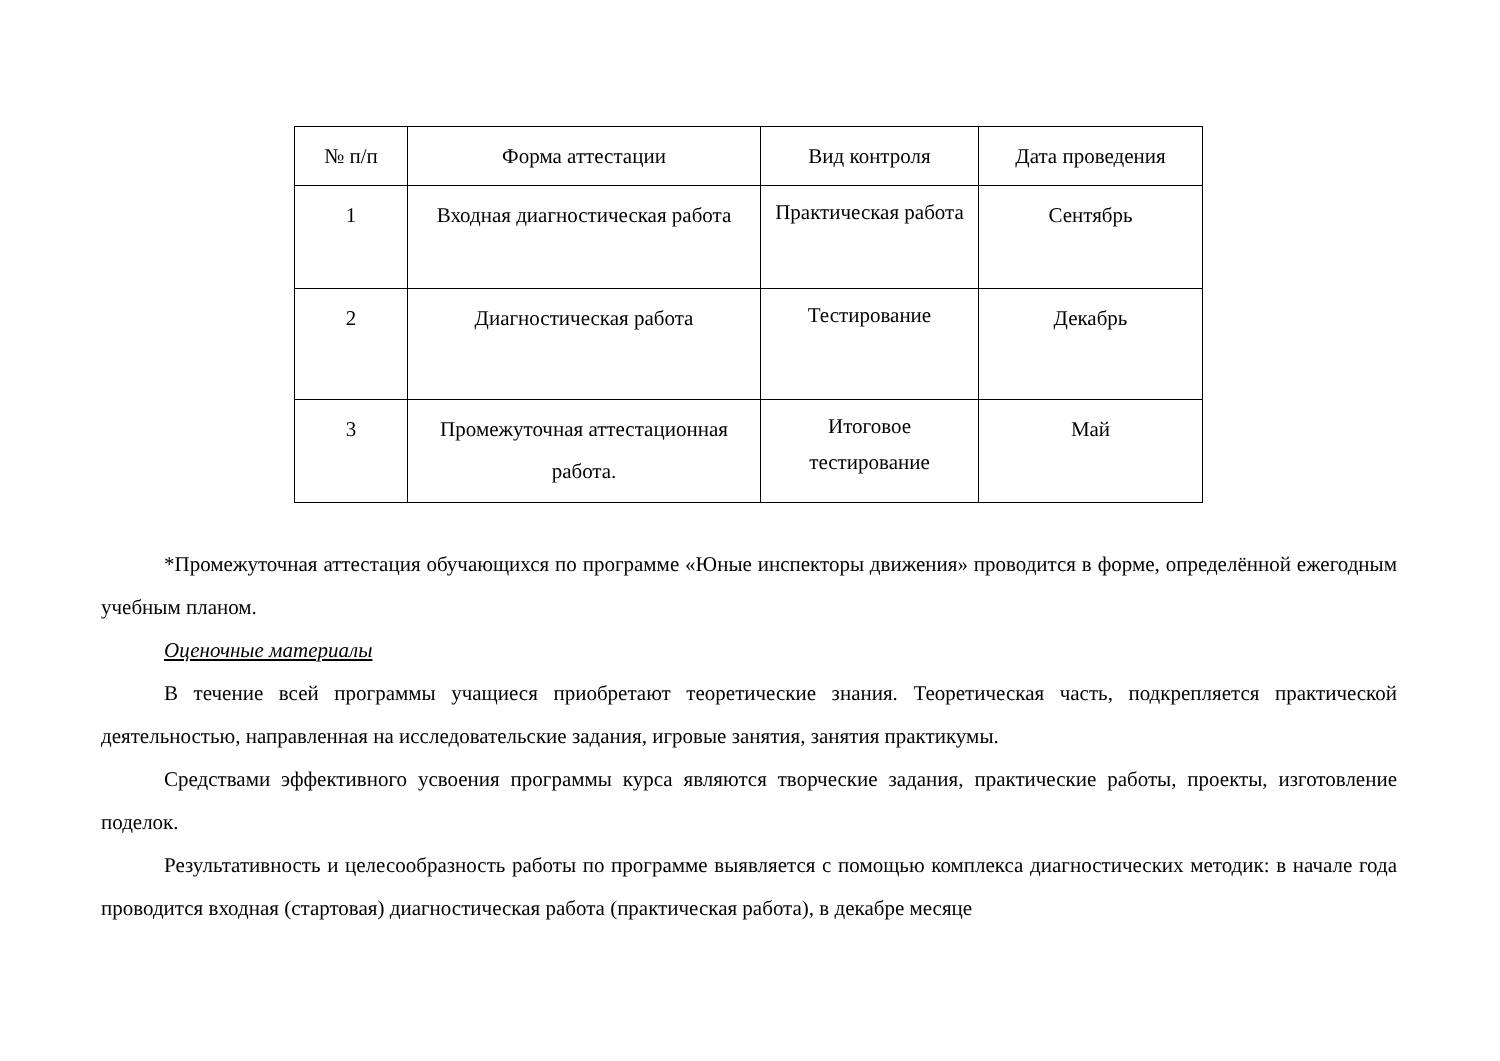| № п/п | Форма аттестации | Вид контроля | Дата проведения |
| 1 | Входная диагностическая работа | Практическая работа | Сентябрь |
| 2 | Диагностическая работа | Тестирование | Декабрь |
| 3 | Промежуточная аттестационная работа. | Итоговое тестирование | Май |
*Промежуточная аттестация обучающихся по программе «Юные инспекторы движения» проводится в форме, определённой ежегодным учебным планом.
Оценочные материалы
В течение всей программы учащиеся приобретают теоретические знания. Теоретическая часть, подкрепляется практической деятельностью, направленная на исследовательские задания, игровые занятия, занятия практикумы.
Средствами эффективного усвоения программы курса являются творческие задания, практические работы, проекты, изготовление поделок.
Результативность и целесообразность работы по программе выявляется с помощью комплекса диагностических методик: в начале года проводится входная (стартовая) диагностическая работа (практическая работа), в декабре месяце